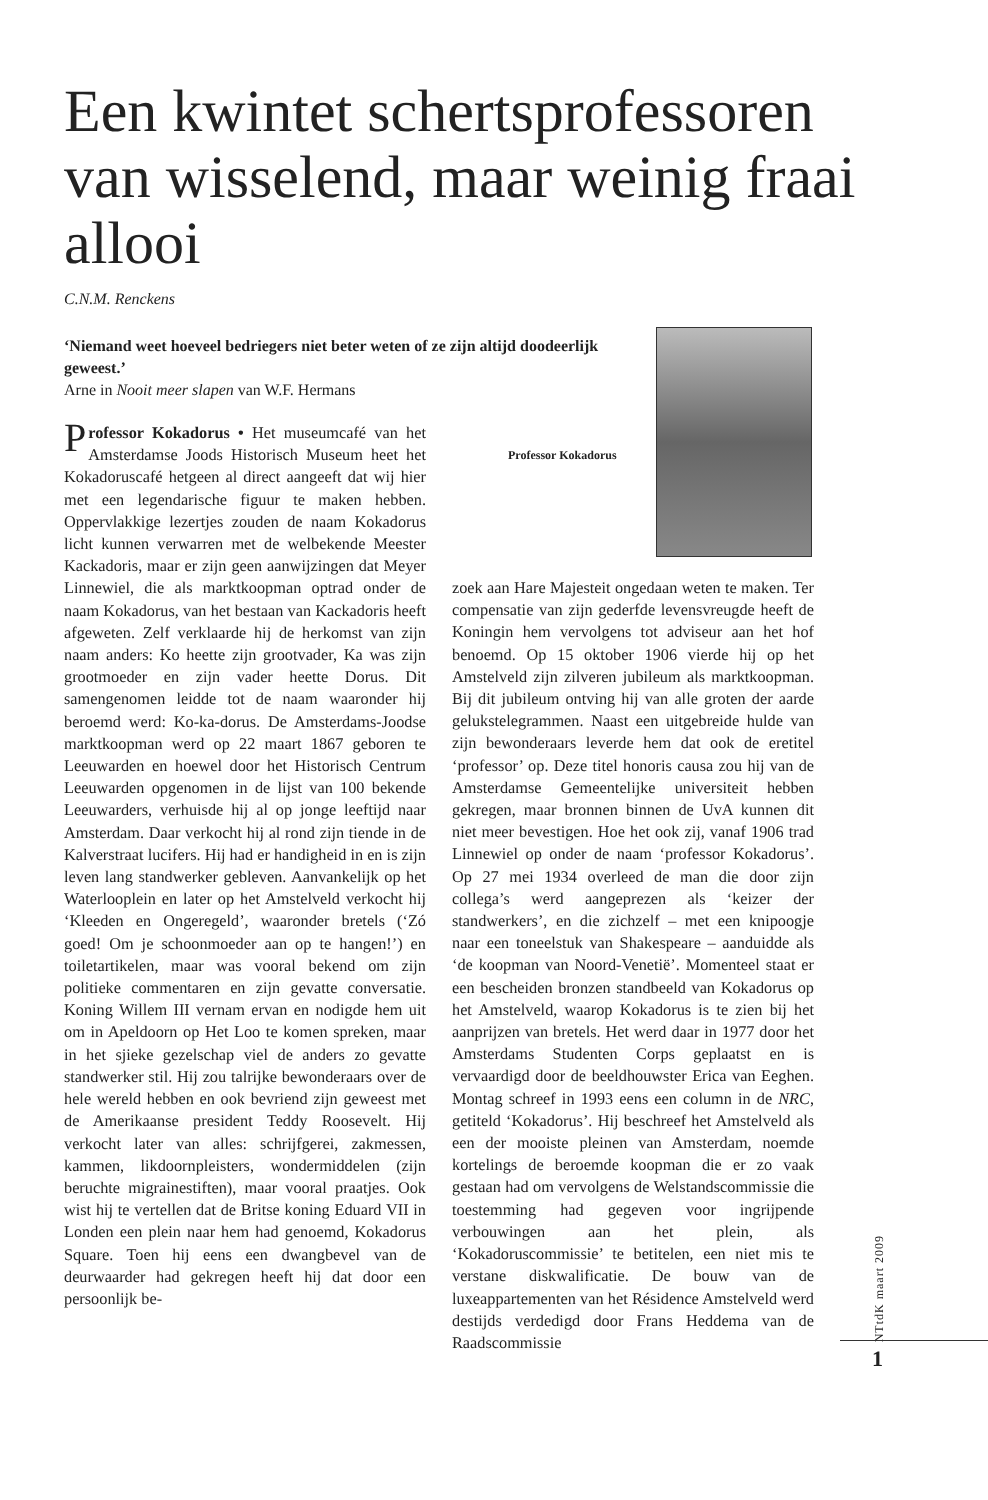Een kwintet schertsprofessoren van wisselend, maar weinig fraai allooi
C.N.M. Renckens
‘Niemand weet hoeveel bedriegers niet beter weten of ze zijn altijd doodeerlijk geweest.’
Arne in Nooit meer slapen van W.F. Hermans
Professor Kokadorus
Professor Kokadorus • Het museumcafé van het Amsterdamse Joods Historisch Museum heet het Kokadoruscafé hetgeen al direct aangeeft dat wij hier met een legendarische figuur te maken hebben. Oppervlakkige lezertjes zouden de naam Kokadorus licht kunnen verwarren met de welbekende Meester Kackadoris, maar er zijn geen aanwijzingen dat Meyer Linnewiel, die als marktkoopman optrad onder de naam Kokadorus, van het bestaan van Kackadoris heeft afgeweten. Zelf verklaarde hij de herkomst van zijn naam anders: Ko heette zijn grootvader, Ka was zijn grootmoeder en zijn vader heette Dorus. Dit samengenomen leidde tot de naam waaronder hij beroemd werd: Ko-ka-dorus. De Amsterdams-Joodse marktkoopman werd op 22 maart 1867 geboren te Leeuwarden en hoewel door het Historisch Centrum Leeuwarden opgenomen in de lijst van 100 bekende Leeuwarders, verhuisde hij al op jonge leeftijd naar Amsterdam. Daar verkocht hij al rond zijn tiende in de Kalverstraat lucifers. Hij had er handigheid in en is zijn leven lang standwerker gebleven. Aanvankelijk op het Waterlooplein en later op het Amstelveld verkocht hij ‘Kleeden en Ongeregeld’, waaronder bretels (‘Zó goed! Om je schoonmoeder aan op te hangen!’) en toiletartikelen, maar was vooral bekend om zijn politieke commentaren en zijn gevatte conversatie. Koning Willem III vernam ervan en nodigde hem uit om in Apeldoorn op Het Loo te komen spreken, maar in het sjieke gezelschap viel de anders zo gevatte standwerker stil. Hij zou talrijke bewonderaars over de hele wereld hebben en ook bevriend zijn geweest met de Amerikaanse president Teddy Roosevelt. Hij verkocht later van alles: schrijfgerei, zakmessen, kammen, likdoornpleisters, wondermiddelen (zijn beruchte migrainestiften), maar vooral praatjes. Ook wist hij te vertellen dat de Britse koning Eduard VII in Londen een plein naar hem had genoemd, Kokadorus Square. Toen hij eens een dwangbevel van de deurwaarder had gekregen heeft hij dat door een persoonlijk be-
zoek aan Hare Majesteit ongedaan weten te maken. Ter compensatie van zijn gederfde levensvreugde heeft de Koningin hem vervolgens tot adviseur aan het hof benoemd. Op 15 oktober 1906 vierde hij op het Amstelveld zijn zilveren jubileum als marktkoopman. Bij dit jubileum ontving hij van alle groten der aarde gelukstelegrammen. Naast een uitgebreide hulde van zijn bewonderaars leverde hem dat ook de eretitel ‘professor’ op. Deze titel honoris causa zou hij van de Amsterdamse Gemeentelijke universiteit hebben gekregen, maar bronnen binnen de UvA kunnen dit niet meer bevestigen. Hoe het ook zij, vanaf 1906 trad Linnewiel op onder de naam ‘professor Kokadorus’. Op 27 mei 1934 overleed de man die door zijn collega’s werd aangeprezen als ‘keizer der standwerkers’, en die zichzelf – met een knipoogje naar een toneelstuk van Shakespeare – aanduidde als ‘de koopman van Noord-Venetië’. Momenteel staat er een bescheiden bronzen standbeeld van Kokadorus op het Amstelveld, waarop Kokadorus is te zien bij het aanprijzen van bretels. Het werd daar in 1977 door het Amsterdams Studenten Corps geplaatst en is vervaardigd door de beeldhouwster Erica van Eeghen. Montag schreef in 1993 eens een column in de NRC, getiteld ‘Kokadorus’. Hij beschreef het Amstelveld als een der mooiste pleinen van Amsterdam, noemde kortelings de beroemde koopman die er zo vaak gestaan had om vervolgens de Welstandscommissie die toestemming had gegeven voor ingrijpende verbouwingen aan het plein, als ‘Kokadoruscommissie’ te betitelen, een niet mis te verstane diskwalificatie. De bouw van de luxeappartementen van het Résidence Amstelveld werd destijds verdedigd door Frans Heddema van de Raadscommissie
NTtdK maart 2009
1